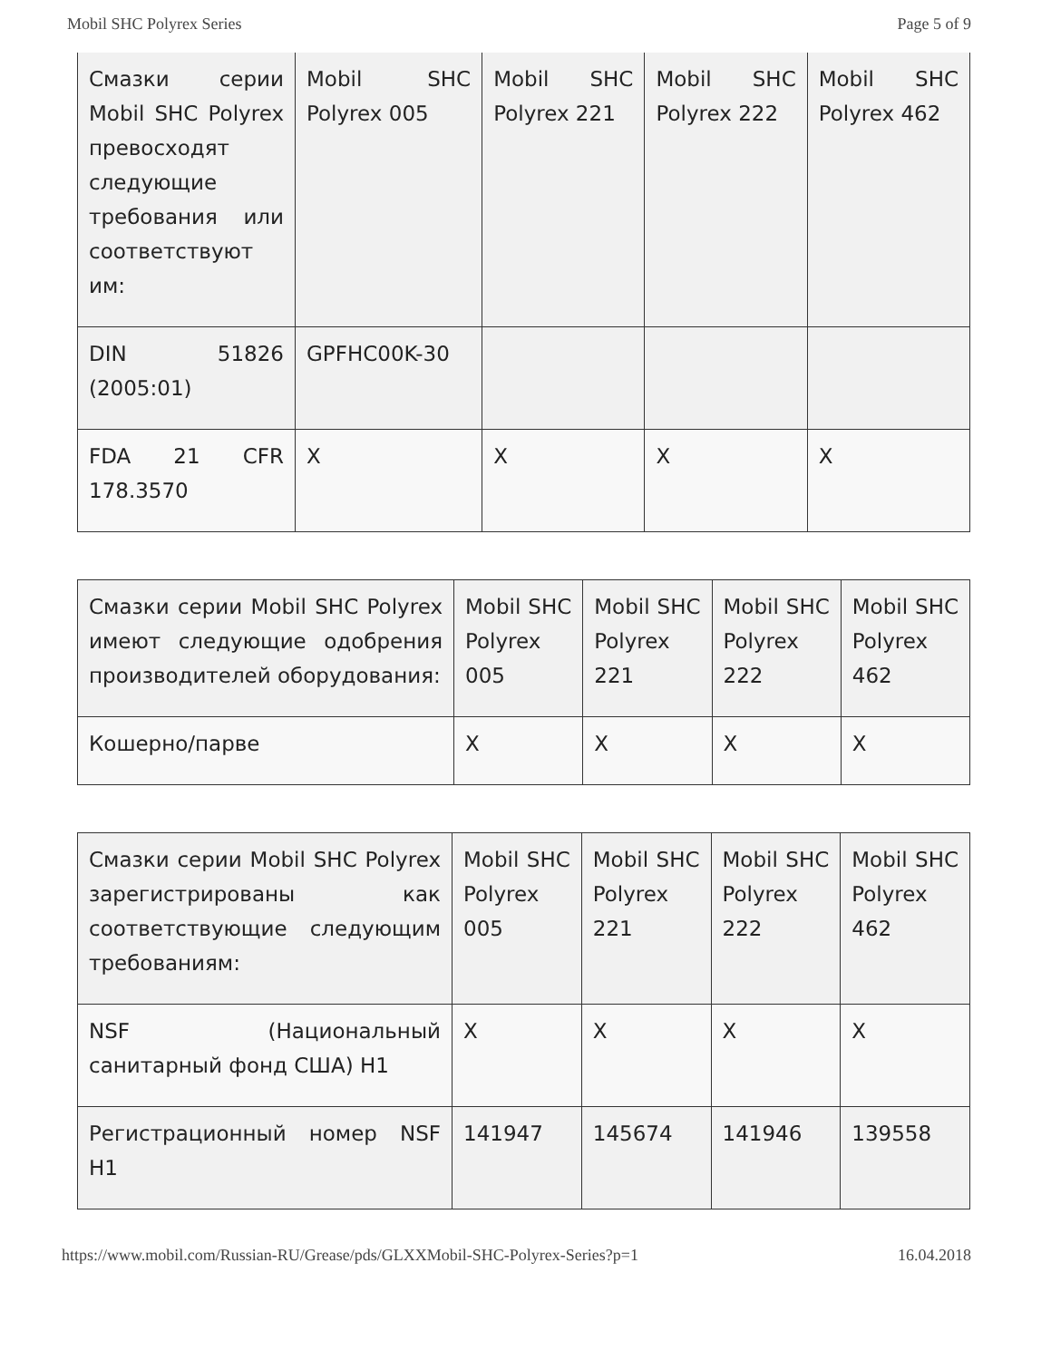Mobil SHC Polyrex Series Page 5 of 9
| Смазки серии Mobil SHC Polyrex превосходят следующие требования или соответствуют им: | Mobil SHC Polyrex 005 | Mobil SHC Polyrex 221 | Mobil SHC Polyrex 222 | Mobil SHC Polyrex 462 |
| DIN 51826 (2005:01) | GPFHC00K-30 | | | |
| FDA 21 CFR 178.3570 | X | X | X | X |
| Смазки серии Mobil SHC Polyrex имеют следующие одобрения производителей оборудования: | Mobil SHC Polyrex 005 | Mobil SHC Polyrex 221 | Mobil SHC Polyrex 222 | Mobil SHC Polyrex 462 |
| Кошерно/парве | X | X | X | X |
| Смазки серии Mobil SHC Polyrex зарегистрированы как соответствующие следующим требованиям: | Mobil SHC Polyrex 005 | Mobil SHC Polyrex 221 | Mobil SHC Polyrex 222 | Mobil SHC Polyrex 462 |
| NSF (Национальный санитарный фонд США) H1 | X | X | X | X |
| Регистрационный номер NSF H1 | 141947 | 145674 | 141946 | 139558 |
https://www.mobil.com/Russian-RU/Grease/pds/GLXXMobil-SHC-Polyrex-Series?p=1 16.04.2018